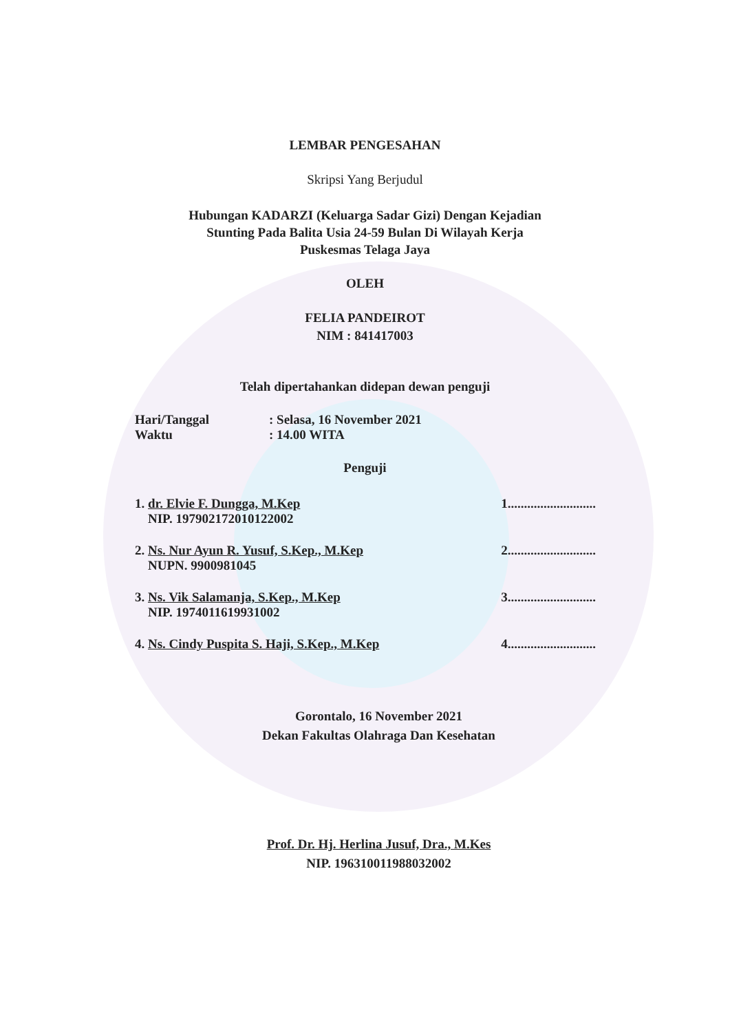LEMBAR PENGESAHAN
Skripsi Yang Berjudul
Hubungan KADARZI (Keluarga Sadar Gizi) Dengan Kejadian
Stunting Pada Balita Usia 24-59 Bulan Di Wilayah Kerja
Puskesmas Telaga Jaya
OLEH
FELIA PANDEIROT
NIM : 841417003
Telah dipertahankan didepan dewan penguji
Hari/Tanggal: Selasa, 16 November 2021
Waktu: 14.00 WITA
Penguji
1. dr. Elvie F. Dungga, M.Kep
NIP. 197902172010122002 1...........................
2. Ns. Nur Ayun R. Yusuf, S.Kep., M.Kep
NUPN. 9900981045 2...........................
3. Ns. Vik Salamanja, S.Kep., M.Kep
NIP. 197401161993100​2 3...........................
4. Ns. Cindy Puspita S. Haji, S.Kep., M.Kep 4...........................
Gorontalo, 16 November 2021
Dekan Fakultas Olahraga Dan Kesehatan
Prof. Dr. Hj. Herlina Jusuf, Dra., M.Kes
NIP. 196310011988032002